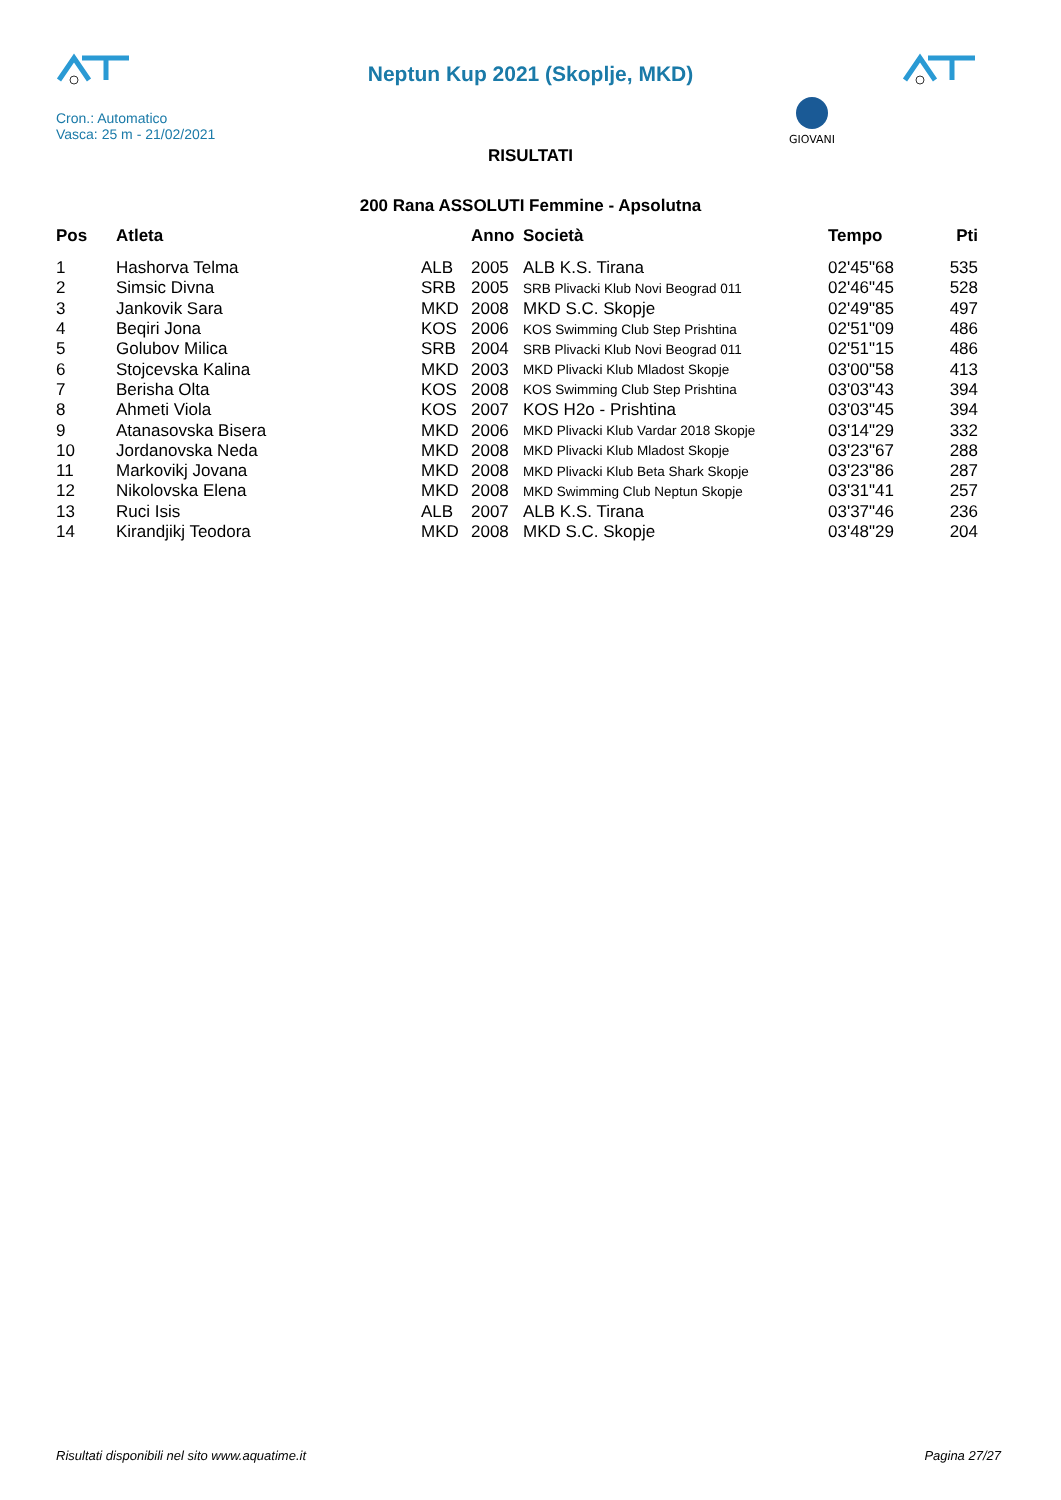Neptun Kup 2021 (Skoplje, MKD)
GIOVANI
Cron.: Automatico
Vasca: 25 m - 21/02/2021
RISULTATI
200 Rana ASSOLUTI Femmine - Apsolutna
| Pos | Atleta | | Anno | Società | Tempo | Pti |
| --- | --- | --- | --- | --- | --- | --- |
| 1 | Hashorva Telma | ALB | 2005 | ALB K.S. Tirana | 02'45"68 | 535 |
| 2 | Simsic Divna | SRB | 2005 | SRB Plivacki Klub Novi Beograd 011 | 02'46"45 | 528 |
| 3 | Jankovik Sara | MKD | 2008 | MKD S.C. Skopje | 02'49"85 | 497 |
| 4 | Beqiri Jona | KOS | 2006 | KOS Swimming Club Step Prishtina | 02'51"09 | 486 |
| 5 | Golubov Milica | SRB | 2004 | SRB Plivacki Klub Novi Beograd 011 | 02'51"15 | 486 |
| 6 | Stojcevska Kalina | MKD | 2003 | MKD Plivacki Klub Mladost Skopje | 03'00"58 | 413 |
| 7 | Berisha Olta | KOS | 2008 | KOS Swimming Club Step Prishtina | 03'03"43 | 394 |
| 8 | Ahmeti Viola | KOS | 2007 | KOS H2o - Prishtina | 03'03"45 | 394 |
| 9 | Atanasovska Bisera | MKD | 2006 | MKD Plivacki Klub Vardar 2018 Skopje | 03'14"29 | 332 |
| 10 | Jordanovska Neda | MKD | 2008 | MKD Plivacki Klub Mladost Skopje | 03'23"67 | 288 |
| 11 | Markovikj Jovana | MKD | 2008 | MKD Plivacki Klub Beta Shark Skopje | 03'23"86 | 287 |
| 12 | Nikolovska Elena | MKD | 2008 | MKD Swimming Club Neptun Skopje | 03'31"41 | 257 |
| 13 | Ruci Isis | ALB | 2007 | ALB K.S. Tirana | 03'37"46 | 236 |
| 14 | Kirandjikj Teodora | MKD | 2008 | MKD S.C. Skopje | 03'48"29 | 204 |
Risultati disponibili nel sito www.aquatime.it Pagina 27/27